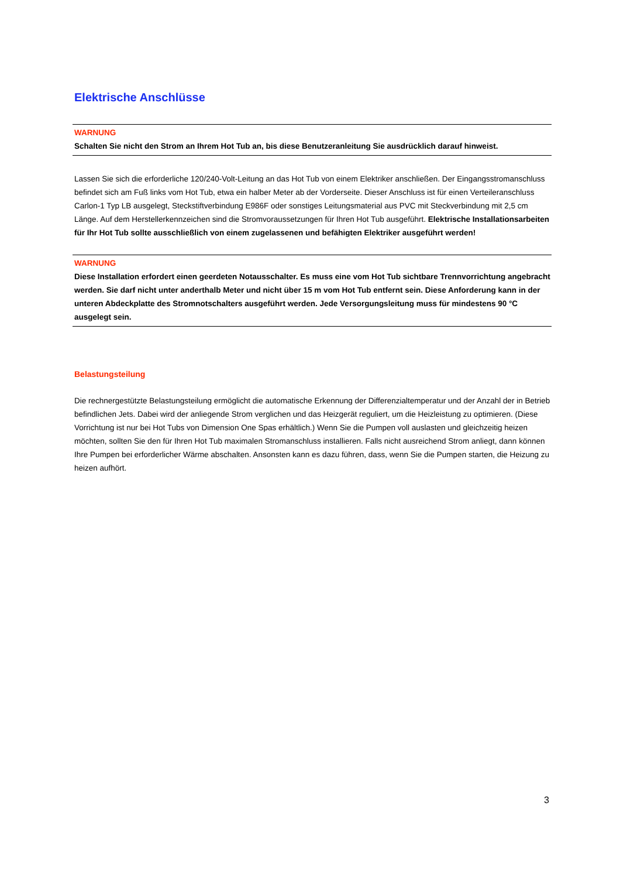Elektrische Anschlüsse
WARNUNG
Schalten Sie nicht den Strom an Ihrem Hot Tub an, bis diese Benutzeranleitung Sie ausdrücklich darauf hinweist.
Lassen Sie sich die erforderliche 120/240-Volt-Leitung an das Hot Tub von einem Elektriker anschließen. Der Eingangsstromanschluss befindet sich am Fuß links vom Hot Tub, etwa ein halber Meter ab der Vorderseite. Dieser Anschluss ist für einen Verteileranschluss Carlon-1 Typ LB ausgelegt, Steckstiftverbindung E986F oder sonstiges Leitungsmaterial aus PVC mit Steckverbindung mit 2,5 cm Länge. Auf dem Herstellerkennzeichen sind die Stromvoraussetzungen für Ihren Hot Tub ausgeführt. Elektrische Installationsarbeiten für Ihr Hot Tub sollte ausschließlich von einem zugelassenen und befähigten Elektriker ausgeführt werden!
WARNUNG
Diese Installation erfordert einen geerdeten Notausschalter. Es muss eine vom Hot Tub sichtbare Trennvorrichtung angebracht werden. Sie darf nicht unter anderthalb Meter und nicht über 15 m vom Hot Tub entfernt sein. Diese Anforderung kann in der unteren Abdeckplatte des Stromnotschalters ausgeführt werden. Jede Versorgungsleitung muss für mindestens 90 °C ausgelegt sein.
Belastungsteilung
Die rechnergestützte Belastungsteilung ermöglicht die automatische Erkennung der Differenzialtemperatur und der Anzahl der in Betrieb befindlichen Jets. Dabei wird der anliegende Strom verglichen und das Heizgerät reguliert, um die Heizleistung zu optimieren. (Diese Vorrichtung ist nur bei Hot Tubs von Dimension One Spas erhältlich.) Wenn Sie die Pumpen voll auslasten und gleichzeitig heizen möchten, sollten Sie den für Ihren Hot Tub maximalen Stromanschluss installieren. Falls nicht ausreichend Strom anliegt, dann können Ihre Pumpen bei erforderlicher Wärme abschalten. Ansonsten kann es dazu führen, dass, wenn Sie die Pumpen starten, die Heizung zu heizen aufhört.
3